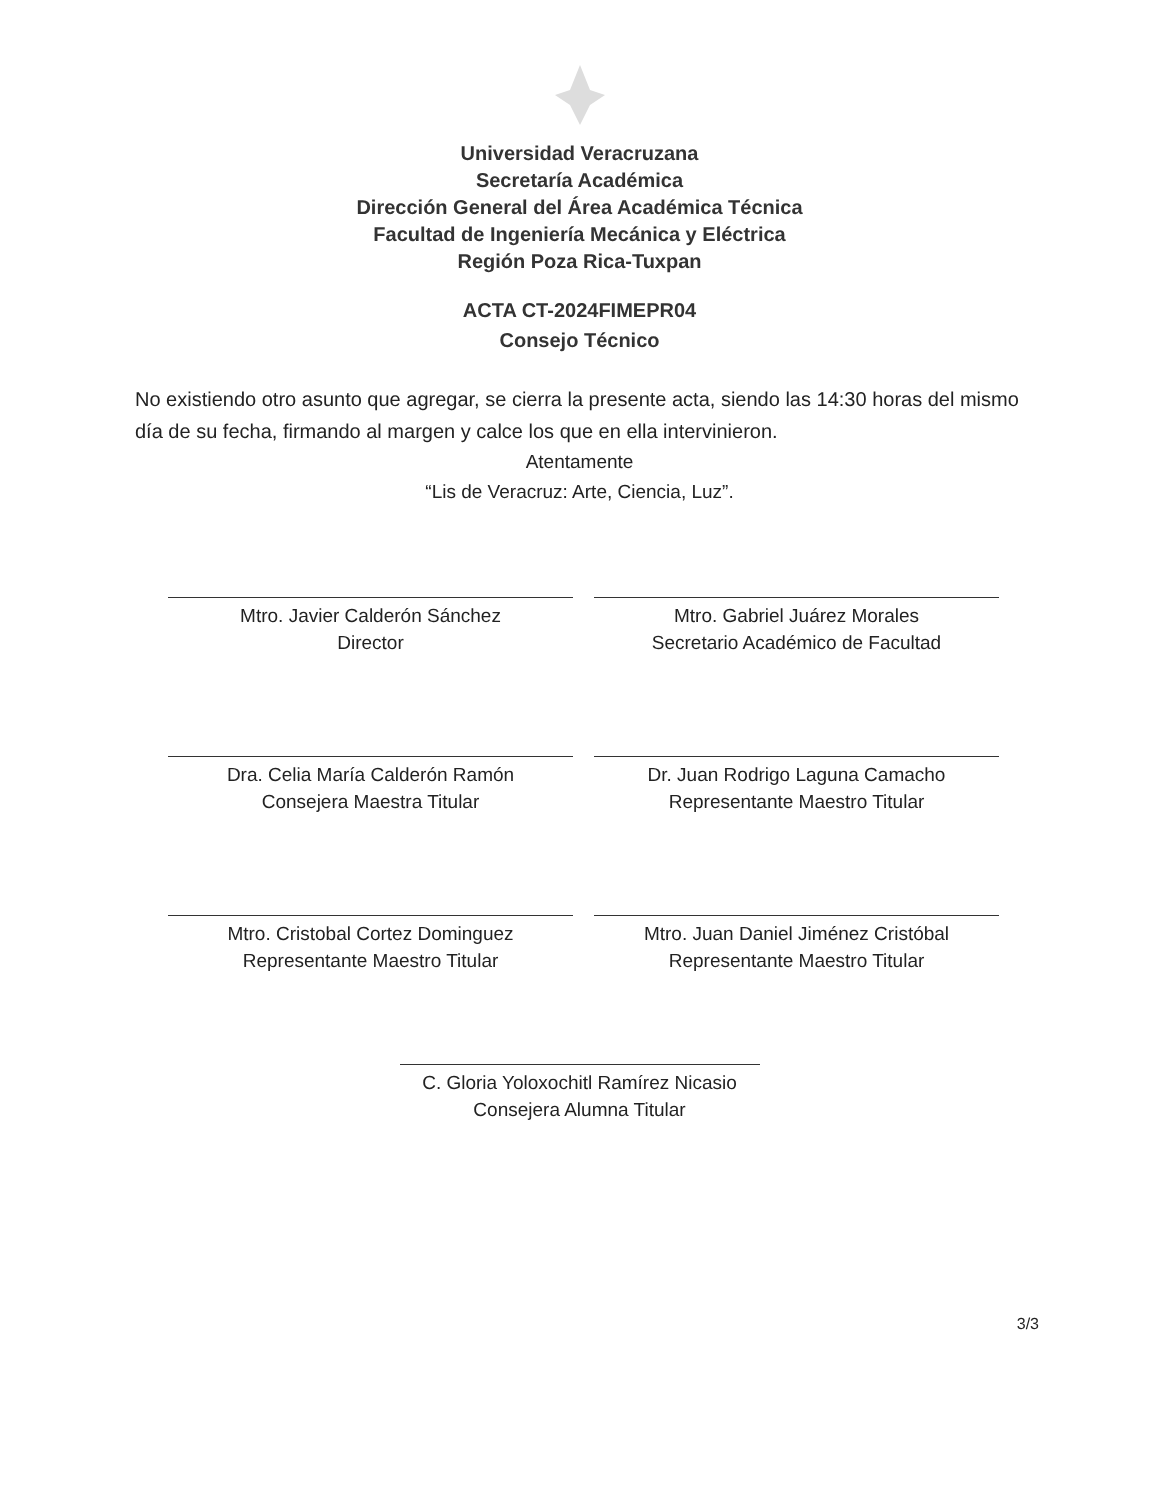Universidad Veracruzana
Secretaría Académica
Dirección General del Área Académica Técnica
Facultad de Ingeniería Mecánica y Eléctrica
Región Poza Rica-Tuxpan
ACTA CT-2024FIMEPR04
Consejo Técnico
No existiendo otro asunto que agregar, se cierra la presente acta, siendo las 14:30 horas del mismo día de su fecha, firmando al margen y calce los que en ella intervinieron.
Atentamente
“Lis de Veracruz: Arte, Ciencia, Luz”.
Mtro. Javier Calderón Sánchez
Director
Mtro. Gabriel Juárez Morales
Secretario Académico de Facultad
Dra. Celia María Calderón Ramón
Consejera Maestra Titular
Dr. Juan Rodrigo Laguna Camacho
Representante Maestro Titular
Mtro. Cristobal Cortez Dominguez
Representante Maestro Titular
Mtro. Juan Daniel Jiménez Cristóbal
Representante Maestro Titular
C. Gloria Yoloxochitl Ramírez Nicasio
Consejera Alumna Titular
3/3